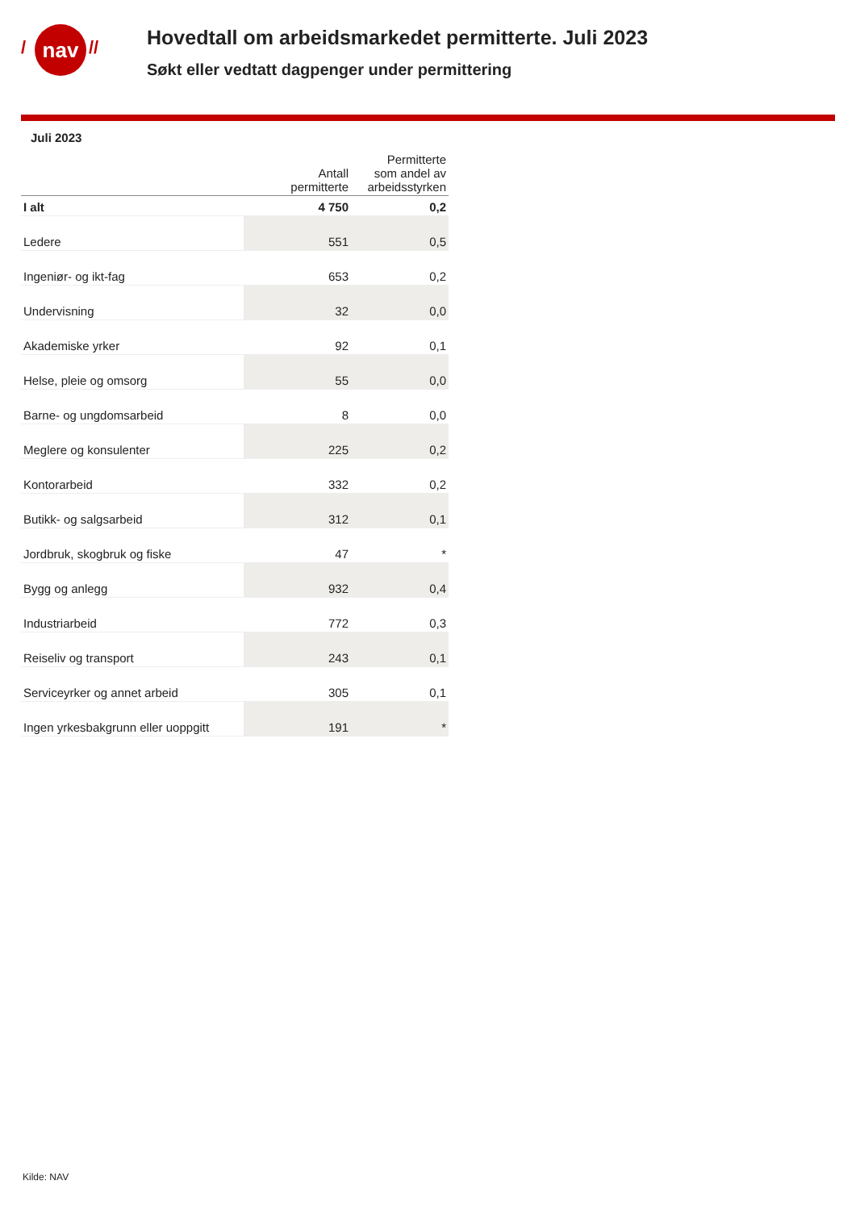/ nav //
Hovedtall om arbeidsmarkedet permitterte. Juli 2023
Søkt eller vedtatt dagpenger under permittering
Juli 2023
| | Antall permitterte | Permitterte som andel av arbeidsstyrken |
| --- | --- | --- |
| I alt | 4 750 | 0,2 |
| Ledere | 551 | 0,5 |
| Ingeniør- og ikt-fag | 653 | 0,2 |
| Undervisning | 32 | 0,0 |
| Akademiske yrker | 92 | 0,1 |
| Helse, pleie og omsorg | 55 | 0,0 |
| Barne- og ungdomsarbeid | 8 | 0,0 |
| Meglere og konsulenter | 225 | 0,2 |
| Kontorarbeid | 332 | 0,2 |
| Butikk- og salgsarbeid | 312 | 0,1 |
| Jordbruk, skogbruk og fiske | 47 | * |
| Bygg og anlegg | 932 | 0,4 |
| Industriarbeid | 772 | 0,3 |
| Reiseliv og transport | 243 | 0,1 |
| Serviceyrker og annet arbeid | 305 | 0,1 |
| Ingen yrkesbakgrunn eller uoppgitt | 191 | * |
Kilde: NAV